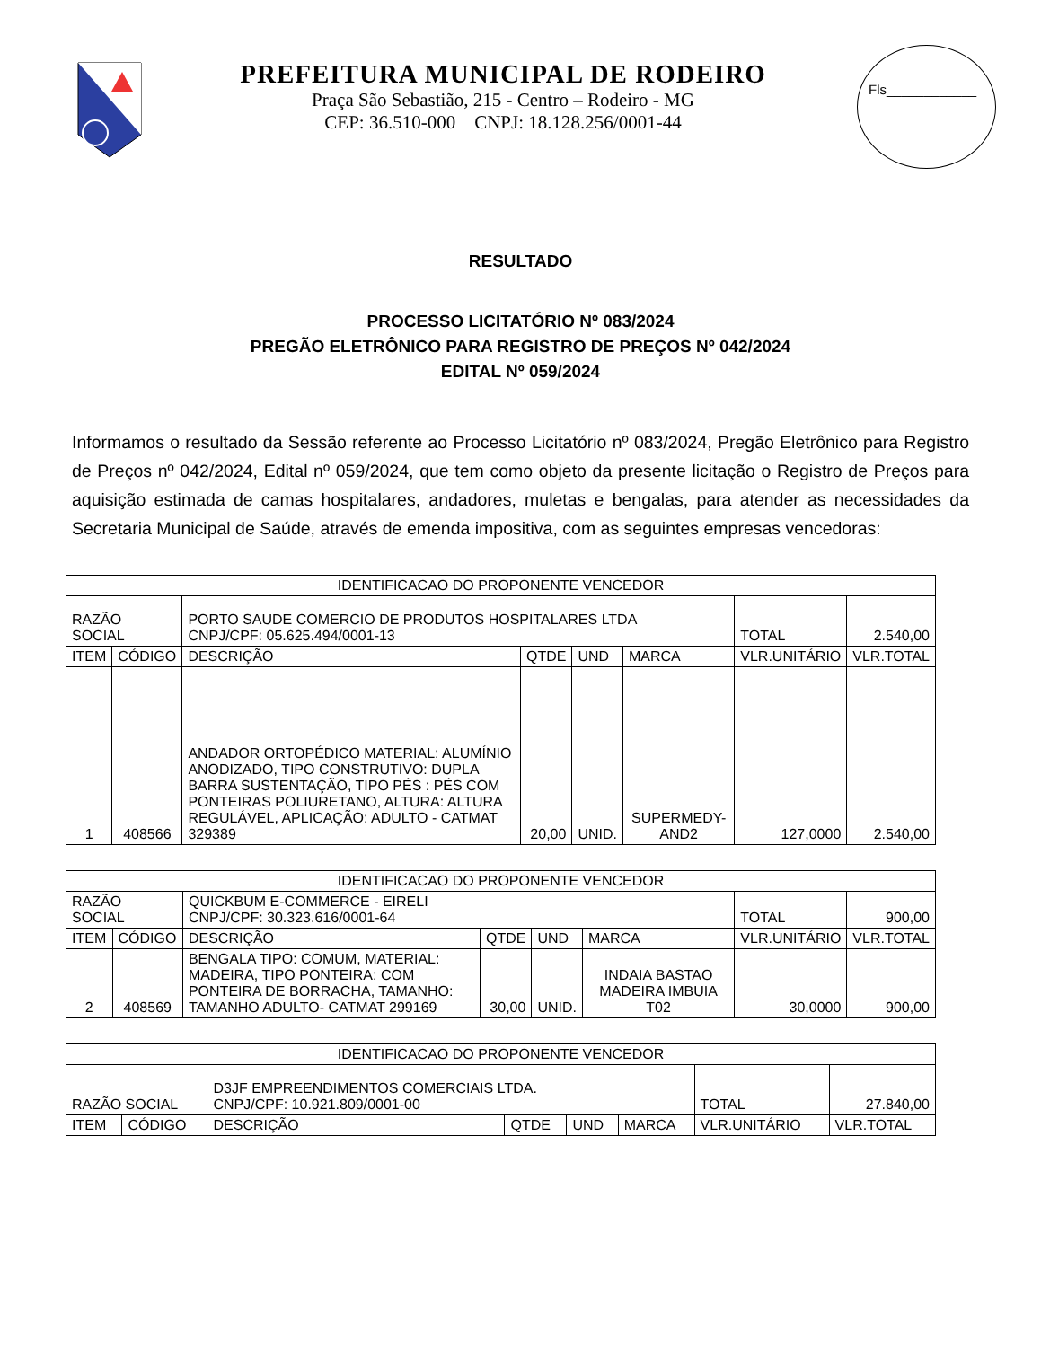PREFEITURA MUNICIPAL DE RODEIRO
Praça São Sebastião, 215 - Centro – Rodeiro - MG
CEP: 36.510-000 CNPJ: 18.128.256/0001-44
Fls____________
RESULTADO
PROCESSO LICITATÓRIO Nº 083/2024
PREGÃO ELETRÔNICO PARA REGISTRO DE PREÇOS Nº 042/2024
EDITAL Nº 059/2024
Informamos o resultado da Sessão referente ao Processo Licitatório nº 083/2024, Pregão Eletrônico para Registro de Preços nº 042/2024, Edital nº 059/2024, que tem como objeto da presente licitação o Registro de Preços para aquisição estimada de camas hospitalares, andadores, muletas e bengalas, para atender as necessidades da Secretaria Municipal de Saúde, através de emenda impositiva, com as seguintes empresas vencedoras:
| IDENTIFICACAO DO PROPONENTE VENCEDOR | | | | | | | |
| RAZÃO SOCIAL | | PORTO SAUDE COMERCIO DE PRODUTOS HOSPITALARES LTDA CNPJ/CPF: 05.625.494/0001-13 | | | | TOTAL | 2.540,00 |
| ITEM | CÓDIGO | DESCRIÇÃO | QTDE | UND | MARCA | VLR.UNITÁRIO | VLR.TOTAL |
| 1 | 408566 | ANDADOR ORTOPÉDICO MATERIAL: ALUMÍNIO ANODIZADO, TIPO CONSTRUTIVO: DUPLA BARRA SUSTENTAÇÃO, TIPO PÉS : PÉS COM PONTEIRAS POLIURETANO, ALTURA: ALTURA REGULÁVEL, APLICAÇÃO: ADULTO - CATMAT 329389 | 20,00 | UNID. | SUPERMEDY-AND2 | 127,0000 | 2.540,00 |
| IDENTIFICACAO DO PROPONENTE VENCEDOR | | | | | | | |
| RAZÃO SOCIAL | | QUICKBUM E-COMMERCE - EIRELI CNPJ/CPF: 30.323.616/0001-64 | | | | TOTAL | 900,00 |
| ITEM | CÓDIGO | DESCRIÇÃO | QTDE | UND | MARCA | VLR.UNITÁRIO | VLR.TOTAL |
| 2 | 408569 | BENGALA TIPO: COMUM, MATERIAL: MADEIRA, TIPO PONTEIRA: COM PONTEIRA DE BORRACHA, TAMANHO: TAMANHO ADULTO- CATMAT 299169 | 30,00 | UNID. | INDAIA BASTAO MADEIRA IMBUIA T02 | 30,0000 | 900,00 |
| IDENTIFICACAO DO PROPONENTE VENCEDOR | | | | | | | |
| RAZÃO SOCIAL | | D3JF EMPREENDIMENTOS COMERCIAIS LTDA. CNPJ/CPF: 10.921.809/0001-00 | | | | TOTAL | 27.840,00 |
| ITEM | CÓDIGO | DESCRIÇÃO | QTDE | UND | MARCA | VLR.UNITÁRIO | VLR.TOTAL |